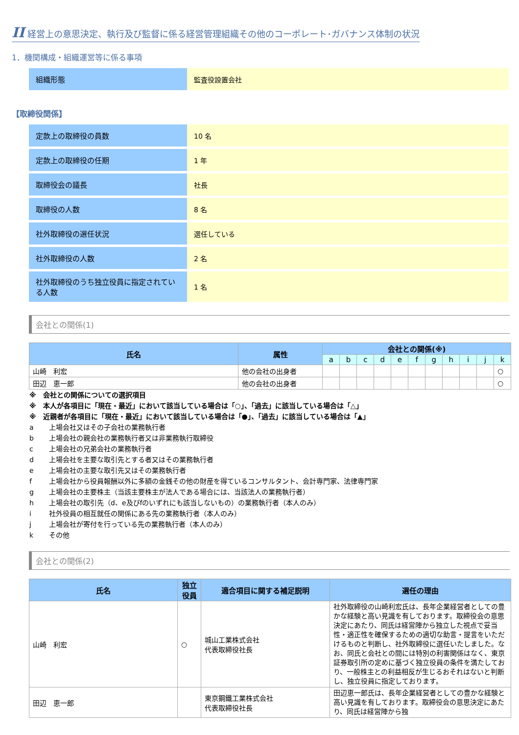II 経営上の意思決定、執行及び監督に係る経営管理組織その他のコーポレート･ガバナンス体制の状況
1．機関構成・組織運営等に係る事項
| 組織形態 | 監査役設置会社 |
【取締役関係】
| 定款上の取締役の員数 | 10 名 |
| 定款上の取締役の任期 | 1 年 |
| 取締役会の議長 | 社長 |
| 取締役の人数 | 8 名 |
| 社外取締役の選任状況 | 選任している |
| 社外取締役の人数 | 2 名 |
| 社外取締役のうち独立役員に指定されている人数 | 1 名 |
会社との関係(1)
| 氏名 | 属性 | 会社との関係(※) | | | | | | | | | | |
| --- | --- | --- | --- | --- | --- | --- | --- | --- | --- | --- | --- | --- |
| | | a | b | c | d | e | f | g | h | i | j | k |
| 山崎 利宏 | 他の会社の出身者 | | | | | | | | | | | ○ |
| 田辺 恵一郎 | 他の会社の出身者 | | | | | | | | | | | ○ |
※　会社との関係についての選択項目
※　本人が各項目に「現在・最近」において該当している場合は「○」、「過去」に該当している場合は「△」
※　近親者が各項目に「現在・最近」において該当している場合は「●」、「過去」に該当している場合は「▲」
a 上場会社又はその子会社の業務執行者
b 上場会社の親会社の業務執行者又は非業務執行取締役
c 上場会社の兄弟会社の業務執行者
d 上場会社を主要な取引先とする者又はその業務執行者
e 上場会社の主要な取引先又はその業務執行者
f 上場会社から役員報酬以外に多額の金銭その他の財産を得ているコンサルタント、会計専門家、法律専門家
g 上場会社の主要株主（当該主要株主が法人である場合には、当該法人の業務執行者）
h 上場会社の取引先（d、e及びfのいずれにも該当しないもの）の業務執行者（本人のみ）
i 社外役員の相互就任の関係にある先の業務執行者（本人のみ）
j 上場会社が寄付を行っている先の業務執行者（本人のみ）
k その他
会社との関係(2)
| 氏名 | 独立 役員 | 適合項目に関する補足説明 | 選任の理由 |
| --- | --- | --- | --- |
| 山崎 利宏 | ○ | 城山工業株式会社 代表取締役社長 | 社外取締役の山崎利宏氏は、長年企業経営者としての豊かな経験と高い見識を有しております。取締役会の意思決定にあたり、同氏は経営陣から独立した視点で妥当性・適正性を確保するための適切な助言・提言をいただけるものと判断し、社外取締役に選任いたしました。なお、同氏と会社との間には特別の利害関係はなく、東京証券取引所の定めに基づく独立役員の条件を満たしており、一般株主との利益相反が生じるおそれはないと判断し、独立役員に指定しております。 |
| 田辺 恵一郎 | | 東京鋼鐵工業株式会社 代表取締役社長 | 田辺恵一郎氏は、長年企業経営者としての豊かな経験と高い見識を有しております。取締役会の意思決定にあたり、同氏は経営陣から独 |